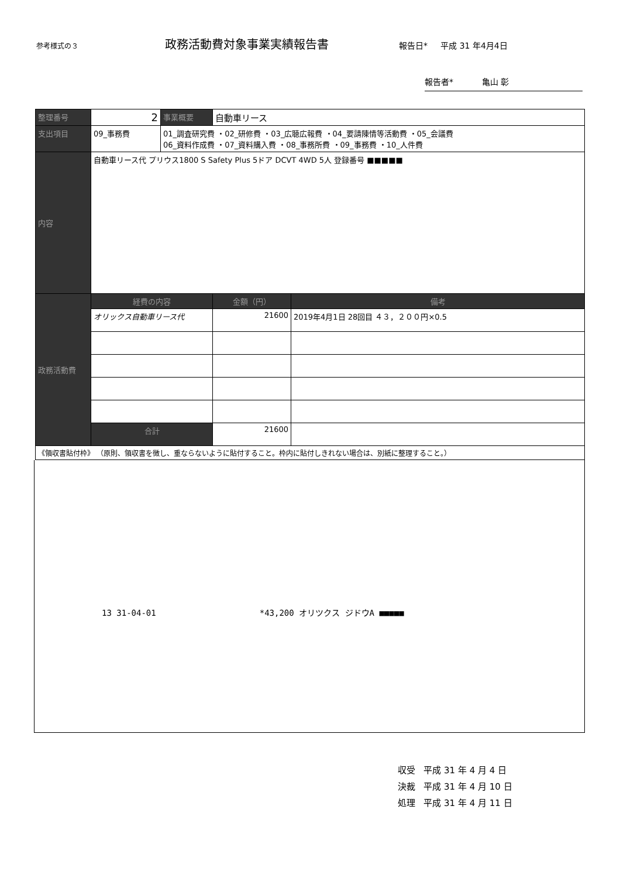参考様式の３
政務活動費対象事業実績報告書
報告日* 平成 31 年4月4日
報告者* 亀山 彰
| 整理番号 | 2 | 事業概要 | 自動車リース | |
| 支出項目 | 09_事務費 | 01_調査研究費 ・02_研修費 ・03_広聴広報費 ・04_要請陳情等活動費 ・05_会議費 06_資料作成費 ・07_資料購入費 ・08_事務所費 ・09_事務費 ・10_人件費 | | |
| 内容 | 自動車リース代 プリウス1800 S Safety Plus 5ドア DCVT 4WD 5人 登録番号 ■■■■■ | | | |
| 政務活動費 | 経費の内容 | | 金額（円） | 備考 |
| | オリックス自動車リース代 | | 21600 | 2019年4月1日 28回目 ４３，２００円×0.5 |
| | 合計 | | 21600 | |
| 《領収書貼付枠》 （原則、領収書を徴し、重ならないように貼付すること。枠内に貼付しきれない場合は、別紙に整理すること。） | | | | |
13 31-04-01 *43,200 オリツクス ジドウA ■■■■■
収受 平成 31 年 4 月 4 日
決裁 平成 31 年 4 月 10 日
処理 平成 31 年 4 月 11 日